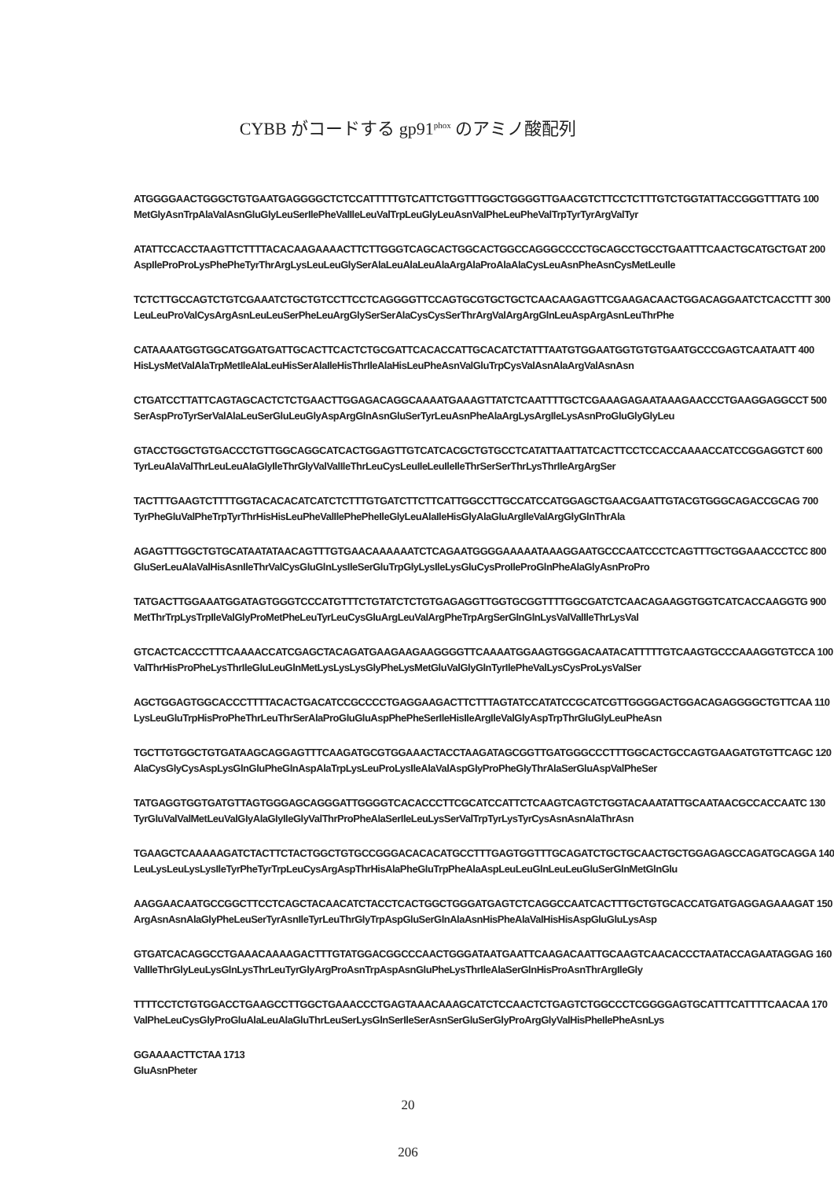CYBB がコードする gp91<sup>phox</sup> のアミノ酸配列
ATGGGGAACTGGGCTGTGAATGAGGGGCTCTCCATTTTTGTCATTCTGGTTTGGCTGGGGTTGAACGTCTTCCTCTTTGTCTGGTATTACCGGGTTTATG 100
MetGlyAsnTrpAlaValAsnGluGlyLeuSerIlePheValIleLeuValTrpLeuGlyLeuAsnValPheLeuPheValTrpTyrTyrArgValTyr
ATATTCCACCTAAGTTCTTTTACACAAGAAAACTTCTTGGGTCAGCACTGGCACTGGCCAGGGCCCCTGCAGCCTGCCTGAATTTCAACTGCATGCTGAT 200
AspIleProProLysPhePheTyrThrArgLysLeuLeuGlySerAlaLeuAlaLeuAlaArgAlaProAlaAlaCysLeuAsnPheAsnCysMetLeuIle
TCTCTTGCCAGTCTGTCGAAATCTGCTGTCCTTCCTCAGGGGTTCCAGTGCGTGCTGCTCAACAAGAGTTCGAAGACAACTGGACAGGAATCTCACCTTT 300
LeuLeuProValCysArgAsnLeuLeuSerPheLeuArgGlySerSerAlaCysCysSerThrArgValArgArgGlnLeuAspArgAsnLeuThrPhe
CATAAAATGGTGGCATGGATGATTGCACTTCACTCTGCGATTCACACCATTGCACATCTATTTAATGTGGAATGGTGTGTGAATGCCCGAGTCAATAATT 400
HisLysMetValAlaTrpMetIleAlaLeuHisSerAlaIleHisThrIleAlaHisLeuPheAsnValGluTrpCysValAsnAlaArgValAsnAsn
CTGATCCTTATTCAGTAGCACTCTCTGAACTTGGAGACAGGCAAAATGAAAGTTATCTCAATTTTGCTCGAAAGAGAATAAAGAACCCTGAAGGAGGCCT 500
SerAspProTyrSerValAlaLeuSerGluLeuGlyAspArgGlnAsnGluSerTyrLeuAsnPheAlaArgLysArgIleLysAsnProGluGlyGlyLeu
GTACCTGGCTGTGACCCTGTTGGCAGGCATCACTGGAGTTGTCATCACGCTGTGCCTCATATTAATTATCACTTCCTCCACCAAAACCATCCGGAGGTCT 600
TyrLeuAlaValThrLeuLeuAlaGlyIleThrGlyValValIleThrLeuCysLeuIleLeuIleIleThrSerSerThrLysThrIleArgArgSer
TACTTTGAAGTCTTTTGGTACACACATCATCTCTTTGTGATCTTCTTCATTGGCCTTGCCATCCATGGAGCTGAACGAATTGTACGTGGGCAGACCGCAG 700
TyrPheGluValPheTrpTyrThrHisHisLeuPheValIlePhePheIleGlyLeuAlaIleHisGlyAlaGluArgIleValArgGlyGlnThrAla
AGAGTTTGGCTGTGCATAATATAACAGTTTGTGAACAAAAAATCTCAGAATGGGGAAAAATAAAGGAATGCCCAATCCCTCAGTTTGCTGGAAACCCTCC 800
GluSerLeuAlaValHisAsnIleThrValCysGluGlnLysIleSerGluTrpGlyLysIleLysGluCysProIleProGlnPheAlaGlyAsnProPro
TATGACTTGGAAATGGATAGTGGGTCCCATGTTTCTGTATCTCTGTGAGAGGTTGGTGCGGTTTTGGCGATCTCAACAGAAGGTGGTCATCACCAAGGTG 900
MetThrTrpLysTrpIleValGlyProMetPheLeuTyrLeuCysGluArgLeuValArgPheTrpArgSerGlnGlnLysValValIleThrLysVal
GTCACTCACCCTTTCAAAACCATCGAGCTACAGATGAAGAAGAAGGGGTTCAAAATGGAAGTGGGACAATACATTTTTGTCAAGTGCCCAAAGGTGTCCA 100
ValThrHisProPheLysThrIleGluLeuGlnMetLysLysLysGlyPheLysMetGluValGlyGlnTyrIlePheValLysCysProLysValSer
AGCTGGAGTGGCACCCTTTTACACTGACATCCGCCCCTGAGGAAGACTTCTTTAGTATCCATATCCGCATCGTTGGGGACTGGACAGAGGGGCTGTTCAA 110
LysLeuGluTrpHisProPheThrLeuThrSerAlaProGluGluAspPhePheSerIleHisIleArgIleValGlyAspTrpThrGluGlyLeuPheAsn
TGCTTGTGGCTGTGATAAGCAGGAGTTTCAAGATGCGTGGAAACTACCTAAGATAGCGGTTGATGGGCCCTTTGGCACTGCCAGTGAAGATGTGTTCAGC 120
AlaCysGlyCysAspLysGlnGluPheGlnAspAlaTrpLysLeuProLysIleAlaValAspGlyProPheGlyThrAlaSerGluAspValPheSer
TATGAGGTGGTGATGTTAGTGGGAGCAGGGATTGGGGTCACACCCTTCGCATCCATTCTCAAGTCAGTCTGGTACAAATATTGCAATAACGCCACCAATC 130
TyrGluValValMetLeuValGlyAlaGlyIleGlyValThrProPheAlaSerIleLeuLysSerValTrpTyrLysTyrCysAsnAsnAlaThrAsn
TGAAGCTCAAAAAGATCTACTTCTACTGGCTGTGCCGGGACACACATGCCTTTGAGTGGTTTGCAGATCTGCTGCAACTGCTGGAGAGCCAGATGCAGGA 140
LeuLysLeuLysLysIleTyrPheTyrTrpLeuCysArgAspThrHisAlaPheGluTrpPheAlaAspLeuLeuGlnLeuLeuGluSerGlnMetGlnGlu
AAGGAACAATGCCGGCTTCCTCAGCTACAACATCTACCTCACTGGCTGGGATGAGTCTCAGGCCAATCACTTTGCTGTGCACCATGATGAGGAGAAAGAT 150
ArgAsnAsnAlaGlyPheLeuSerTyrAsnIleTyrLeuThrGlyTrpAspGluSerGlnAlaAsnHisPheAlaValHisHisAspGluGluLysAsp
GTGATCACAGGCCTGAAACAAAAGACTTTGTATGGACGGCCCAACTGGGATAATGAATTCAAGACAATTGCAAGTCAACACCCTAATACCAGAATAGGAG 160
ValIleThrGlyLeuLysGlnLysThrLeuTyrGlyArgProAsnTrpAspAsnGluPheLysThrIleAlaSerGlnHisProAsnThrArgIleGly
TTTTCCTCTGTGGACCTGAAGCCTTGGCTGAAACCCTGAGTAAACAAAGCATCTCCAACTCTGAGTCTGGCCCTCGGGGAGTGCATTTCATTTTCAACAA 170
ValPheLeuCysGlyProGluAlaLeuAlaGluThrLeuSerLysGlnSerIleSerAsnSerGluSerGlyProArgGlyValHisPheIlePheAsnLys
GGAAAACTTCTAA 1713
GluAsnPheter
20
206